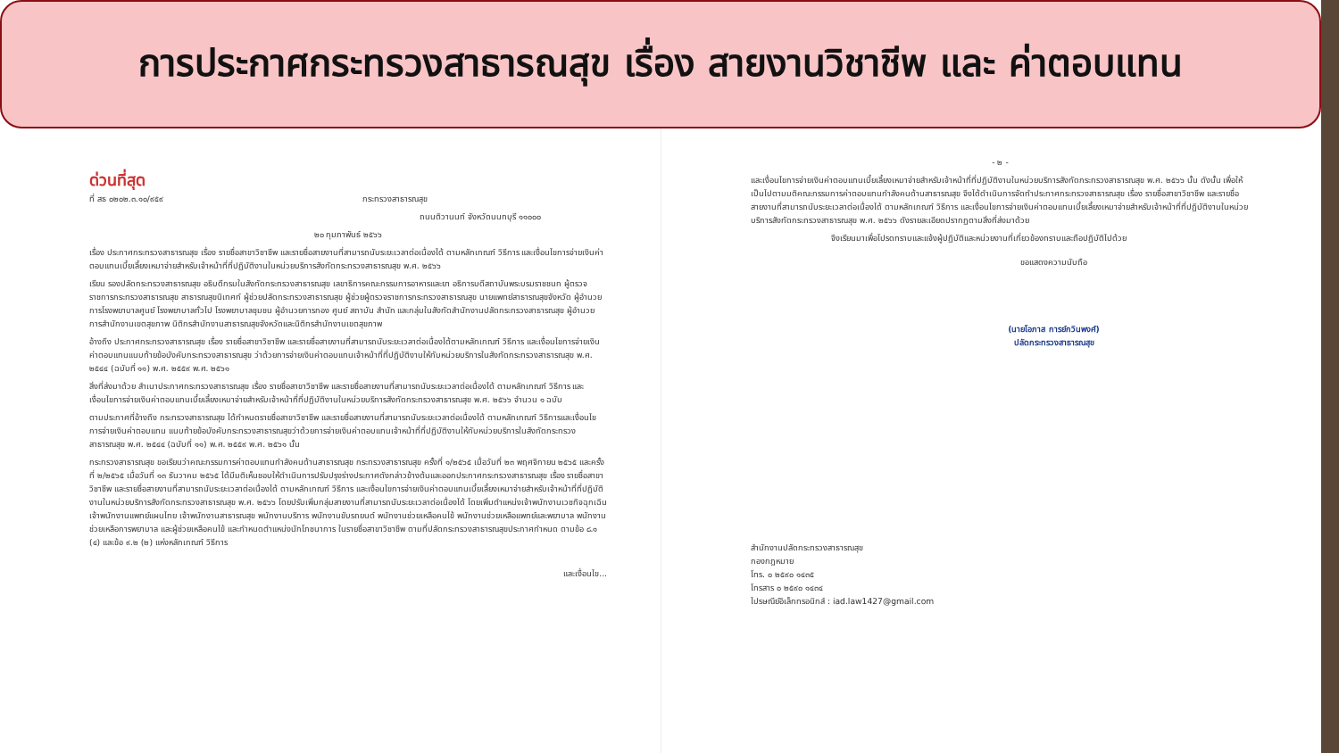การประกาศกระทรวงสาธารณสุข เรื่อง สายงานวิชาชีพ และ ค่าตอบแทน
ด่วนที่สุด
ที่ สธ ๐๒๐๒.๓.๑๐/๙๕๙ กระทรวงสาธารณสุข
ถนนติวานนท์ จังหวัดนนทบุรี ๑๑๐๐๐
๒๐ กุมภาพันธ์ ๒๕๖๖
เรื่อง ประกาศกระทรวงสาธารณสุข เรื่อง รายชื่อสาขาวิชาชีพ และรายชื่อสายงานที่สามารถนับระยะเวลาต่อเนื่องได้ ตามหลักเกณฑ์ วิธีการ และเงื่อนไขการจ่ายเงินค่าตอบแทนเบี้ยเลี้ยงเหมาจ่ายสำหรับเจ้าหน้าที่ที่ปฏิบัติงานในหน่วยบริการสังกัดกระทรวงสาธารณสุข พ.ศ. ๒๕๖๖
เรียน รองปลัดกระทรวงสาธารณสุข อธิบดีกรมในสังกัดกระทรวงสาธารณสุข เลขาธิการคณะกรรมการอาหารและยา อธิการบดีสถาบันพระบรมราชชนก ผู้ตรวจราชการกระทรวงสาธารณสุข สาธารณสุขนิเทศก์ ผู้ช่วยปลัดกระทรวงสาธารณสุข ผู้ช่วยผู้ตรวจราชการกระทรวงสาธารณสุข นายแพทย์สาธารณสุขจังหวัด ผู้อำนวยการโรงพยาบาลศูนย์ โรงพยาบาลทั่วไป โรงพยาบาลชุมชน ผู้อำนวยการกอง ศูนย์ สถาบัน สำนัก และกลุ่มในสังกัดสำนักงานปลัดกระทรวงสาธารณสุข ผู้อำนวยการสำนักงานเขตสุขภาพ นิติกรสำนักงานสาธารณสุขจังหวัดและนิติกรสำนักงานเขตสุขภาพ
อ้างถึง ประกาศกระทรวงสาธารณสุข เรื่อง รายชื่อสาขาวิชาชีพ และรายชื่อสายงานที่สามารถนับระยะเวลาต่อเนื่องได้ตามหลักเกณฑ์ วิธีการ และเงื่อนไขการจ่ายเงินค่าตอบแทนแนบท้ายข้อบังคับกระทรวงสาธารณสุข ว่าด้วยการจ่ายเงินค่าตอบแทนเจ้าหน้าที่ที่ปฏิบัติงานให้กับหน่วยบริการในสังกัดกระทรวงสาธารณสุข พ.ศ. ๒๕๔๔ (ฉบับที่ ๑๑) พ.ศ. ๒๕๕๙ พ.ศ. ๒๕๖๑
สิ่งที่ส่งมาด้วย สำเนาประกาศกระทรวงสาธารณสุข เรื่อง รายชื่อสาขาวิชาชีพ และรายชื่อสายงานที่สามารถนับระยะเวลาต่อเนื่องได้ ตามหลักเกณฑ์ วิธีการ และเงื่อนไขการจ่ายเงินค่าตอบแทนเบี้ยเลี้ยงเหมาจ่ายสำหรับเจ้าหน้าที่ที่ปฏิบัติงานในหน่วยบริการสังกัดกระทรวงสาธารณสุข พ.ศ. ๒๕๖๖ จำนวน ๑ ฉบับ
ตามประกาศที่อ้างถึง กระทรวงสาธารณสุข ได้กำหนดรายชื่อสาขาวิชาชีพ และรายชื่อสายงานที่สามารถนับระยะเวลาต่อเนื่องได้ ตามหลักเกณฑ์ วิธีการและเงื่อนไขการจ่ายเงินค่าตอบแทน แนบท้ายข้อบังคับกระทรวงสาธารณสุขว่าด้วยการจ่ายเงินค่าตอบแทนเจ้าหน้าที่ที่ปฏิบัติงานให้กับหน่วยบริการในสังกัดกระทรวงสาธารณสุข พ.ศ. ๒๕๔๔ (ฉบับที่ ๑๑) พ.ศ. ๒๕๕๙ พ.ศ. ๒๕๖๑ นั้น
กระทรวงสาธารณสุข ขอเรียนว่าคณะกรรมการค่าตอบแทนกำลังคนด้านสาธารณสุข กระทรวงสาธารณสุข ครั้งที่ ๑/๒๕๖๕ เมื่อวันที่ ๒๓ พฤศจิกายน ๒๕๖๕ และครั้งที่ ๒/๒๕๖๕ เมื่อวันที่ ๑๓ ธันวาคม ๒๕๖๕ ได้มีมติเห็นชอบให้ดำเนินการปรับปรุงร่างประกาศดังกล่าวข้างต้นและออกประกาศกระทรวงสาธารณสุข เรื่อง รายชื่อสาขาวิชาชีพ และรายชื่อสายงานที่สามารถนับระยะเวลาต่อเนื่องได้ ตามหลักเกณฑ์ วิธีการ และเงื่อนไขการจ่ายเงินค่าตอบแทนเบี้ยเลี้ยงเหมาจ่ายสำหรับเจ้าหน้าที่ที่ปฏิบัติงานในหน่วยบริการสังกัดกระทรวงสาธารณสุข พ.ศ. ๒๕๖๖ โดยปรับเพิ่มกลุ่มสายงานที่สามารถนับระยะเวลาต่อเนื่องได้ โดยเพิ่มตำแหน่งเจ้าพนักงานเวชกิจฉุกเฉิน เจ้าพนักงานแพทย์แผนไทย เจ้าพนักงานสาธารณสุข พนักงานบริการ พนักงานขับรถยนต์ พนักงานช่วยเหลือคนไข้ พนักงานช่วยเหลือแพทย์และพยาบาล พนักงานช่วยเหลือการพยาบาล และผู้ช่วยเหลือคนไข้ และกำหนดตำแหน่งนักโภชนาการ ในรายชื่อสาขาวิชาชีพ ตามที่ปลัดกระทรวงสาธารณสุขประกาศกำหนด ตามข้อ ๘.๑ (๔) และข้อ ๙.๒ (๒) แห่งหลักเกณฑ์ วิธีการ
และเงื่อนไข...
- ๒ -
และเงื่อนไขการจ่ายเงินค่าตอบแทนเบี้ยเลี้ยงเหมาจ่ายสำหรับเจ้าหน้าที่ที่ปฏิบัติงานในหน่วยบริการสังกัดกระทรวงสาธารณสุข พ.ศ. ๒๕๖๖ นั้น ดังนั้น เพื่อให้เป็นไปตามมติคณะกรรมการค่าตอบแทนกำลังคนด้านสาธารณสุข จึงได้ดำเนินการจัดทำประกาศกระทรวงสาธารณสุข เรื่อง รายชื่อสาขาวิชาชีพ และรายชื่อสายงานที่สามารถนับระยะเวลาต่อเนื่องได้ ตามหลักเกณฑ์ วิธีการ และเงื่อนไขการจ่ายเงินค่าตอบแทนเบี้ยเลี้ยงเหมาจ่ายสำหรับเจ้าหน้าที่ที่ปฏิบัติงานในหน่วยบริการสังกัดกระทรวงสาธารณสุข พ.ศ. ๒๕๖๖ ดังรายละเอียดปรากฏตามสิ่งที่ส่งมาด้วย
จึงเรียนมาเพื่อโปรดทราบและแจ้งผู้ปฏิบัติและหน่วยงานที่เกี่ยวข้องทราบและถือปฏิบัติไปด้วย
ขอแสดงความนับถือ
(นายโอภาส การย์กวินพงศ์)
ปลัดกระทรวงสาธารณสุข
สำนักงานปลัดกระทรวงสาธารณสุข
กองกฎหมาย
โทร. ๐ ๒๕๙๐ ๑๔๓๕
โทรสาร ๐ ๒๕๙๐ ๑๔๓๔
ไปรษณีย์อิเล็กทรอนิกส์ : iad.law1427@gmail.com